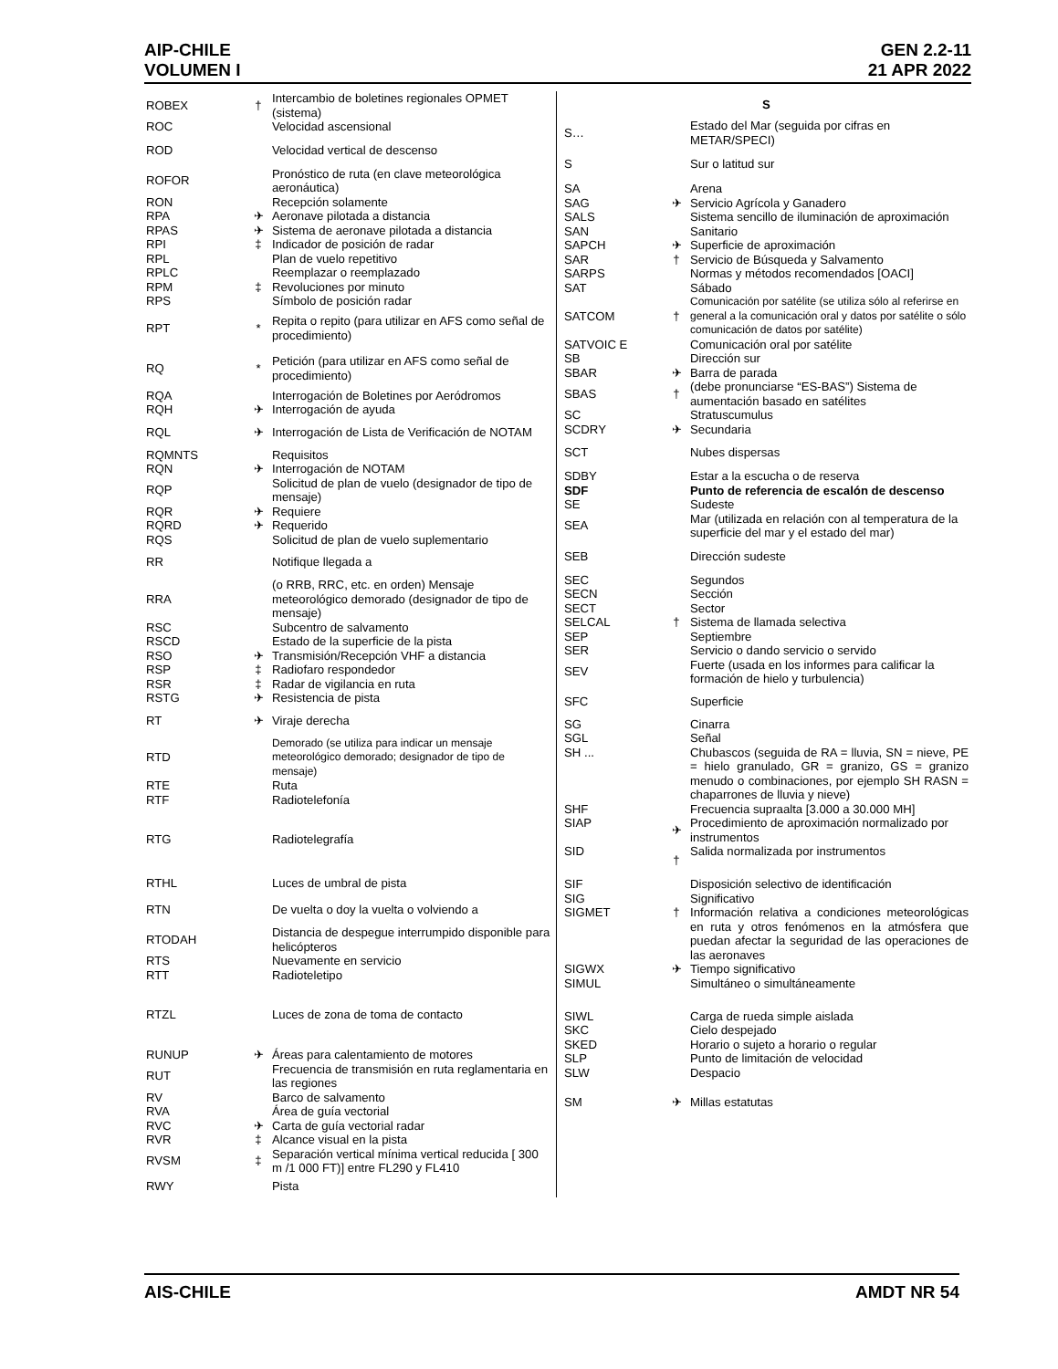AIP-CHILE
VOLUMEN I
GEN 2.2-11
21 APR 2022
| ROBEX | † | Intercambio de boletines regionales OPMET (sistema) |
| ROC | | Velocidad ascensional |
| ROD | | Velocidad vertical de descenso |
| ROFOR | | Pronóstico de ruta (en clave meteorológica aeronáutica) |
| RON | | Recepción solamente |
| RPA | ✈ | Aeronave pilotada a distancia |
| RPAS | ✈ | Sistema de aeronave pilotada a distancia |
| RPI | ‡ | Indicador de posición de radar |
| RPL | | Plan de vuelo repetitivo |
| RPLC | | Reemplazar o reemplazado |
| RPM | ‡ | Revoluciones por minuto |
| RPS | | Símbolo de posición radar |
| RPT | * | Repita o repito (para utilizar en AFS como señal de procedimiento) |
| RQ | * | Petición (para utilizar en AFS como señal de procedimiento) |
| RQA | | Interrogación de Boletines por Aeródromos |
| RQH | ✈ | Interrogación de ayuda |
| RQL | ✈ | Interrogación de Lista de Verificación de NOTAM |
| RQMNTS | | Requisitos |
| RQN | ✈ | Interrogación de NOTAM |
| RQP | | Solicitud de plan de vuelo (designador de tipo de mensaje) |
| RQR | ✈ | Requiere |
| RQRD | ✈ | Requerido |
| RQS | | Solicitud de plan de vuelo suplementario |
| RR | | Notifique llegada a |
| RRA | | (o RRB, RRC, etc. en orden) Mensaje meteorológico demorado (designador de tipo de mensaje) |
| RSC | | Subcentro de salvamento |
| RSCD | | Estado de la superficie de la pista |
| RSO | ✈ | Transmisión/Recepción VHF a distancia |
| RSP | ‡ | Radiofaro respondedor |
| RSR | ‡ | Radar de vigilancia en ruta |
| RSTG | ✈ | Resistencia de pista |
| RT | ✈ | Viraje derecha |
| RTD | | Demorado (se utiliza para indicar un mensaje meteorológico demorado; designador de tipo de mensaje) |
| RTE | | Ruta |
| RTF | | Radiotelefonía |
| RTG | | Radiotelegrafía |
| RTHL | | Luces de umbral de pista |
| RTN | | De vuelta o doy la vuelta o volviendo a |
| RTODAH | | Distancia de despegue interrumpido disponible para helicópteros |
| RTS | | Nuevamente en servicio |
| RTT | | Radioteletipo |
| RTZL | | Luces de zona de toma de contacto |
| RUNUP | ✈ | Áreas para calentamiento de motores |
| RUT | | Frecuencia de transmisión en ruta reglamentaria en las regiones |
| RV | | Barco de salvamento |
| RVA | | Área de guía vectorial |
| RVC | ✈ | Carta de guía vectorial radar |
| RVR | ‡ | Alcance visual en la pista |
| RVSM | ‡ | Separación vertical mínima vertical reducida [ 300 m /1 000 FT)] entre FL290 y FL410 |
| RWY | | Pista |
| S | | |
| S… | | Estado del Mar (seguida por cifras en METAR/SPECI) |
| S | | Sur o latitud sur |
| SA | | Arena |
| SAG | ✈ | Servicio Agrícola y Ganadero |
| SALS | | Sistema sencillo de iluminación de aproximación |
| SAN | | Sanitario |
| SAPCH | ✈ | Superficie de aproximación |
| SAR | † | Servicio de Búsqueda y Salvamento |
| SARPS | | Normas y métodos recomendados [OACI] |
| SAT | | Sábado |
| SATCOM | † | Comunicación por satélite (se utiliza sólo al referirse en general a la comunicación oral y datos por satélite o sólo comunicación de datos por satélite) |
| SATVOIC E | | Comunicación oral por satélite |
| SB | | Dirección sur |
| SBAR | ✈ | Barra de parada |
| SBAS | † | (debe pronunciarse “ES-BAS”) Sistema de aumentación basado en satélites |
| SC | | Stratuscumulus |
| SCDRY | ✈ | Secundaria |
| SCT | | Nubes dispersas |
| SDBY | | Estar a la escucha o de reserva |
| SDF | | Punto de referencia de escalón de descenso |
| SE | | Sudeste |
| SEA | | Mar (utilizada en relación con al temperatura de la superficie del mar y el estado del mar) |
| SEB | | Dirección sudeste |
| SEC | | Segundos |
| SECN | | Sección |
| SECT | | Sector |
| SELCAL | † | Sistema de llamada selectiva |
| SEP | | Septiembre |
| SER | | Servicio o dando servicio o servido |
| SEV | | Fuerte (usada en los informes para calificar la formación de hielo y turbulencia) |
| SFC | | Superficie |
| SG | | Cinarra |
| SGL | | Señal |
| SH ... | | Chubascos (seguida de RA = lluvia, SN = nieve, PE = hielo granulado, GR = granizo, GS = granizo menudo o combinaciones, por ejemplo SH RASN = chaparrones de lluvia y nieve) |
| SHF | | Frecuencia supraalta [3.000 a 30.000 MH] |
| SIAP | ✈ | Procedimiento de aproximación normalizado por instrumentos |
| SID | † | Salida normalizada por instrumentos |
| SIF | | Disposición selectivo de identificación |
| SIG | | Significativo |
| SIGMET | † | Información relativa a condiciones meteorológicas en ruta y otros fenómenos en la atmósfera que puedan afectar la seguridad de las operaciones de las aeronaves |
| SIGWX | ✈ | Tiempo significativo |
| SIMUL | | Simultáneo o simultáneamente |
| SIWL | | Carga de rueda simple aislada |
| SKC | | Cielo despejado |
| SKED | | Horario o sujeto a horario o regular |
| SLP | | Punto de limitación de velocidad |
| SLW | | Despacio |
| SM | ✈ | Millas estatutas |
AIS-CHILE AMDT NR 54